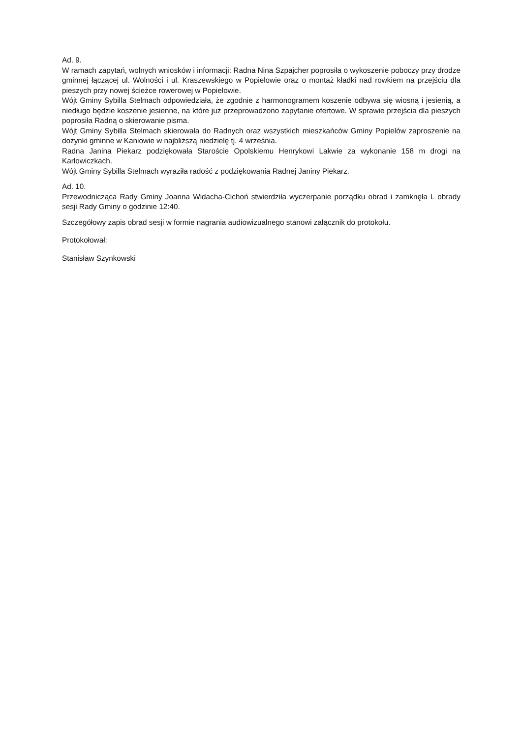Ad. 9.
W ramach zapytań, wolnych wniosków i informacji: Radna Nina Szpajcher poprosiła o wykoszenie poboczy przy drodze gminnej łączącej ul. Wolności i ul. Kraszewskiego w Popielowie oraz o montaż kładki nad rowkiem na przejściu dla pieszych przy nowej ścieżce rowerowej w Popielowie.
Wójt Gminy Sybilla Stelmach odpowiedziała, że zgodnie z harmonogramem koszenie odbywa się wiosną i jesienią, a niedługo będzie koszenie jesienne, na które już przeprowadzono zapytanie ofertowe. W sprawie przejścia dla pieszych poprosiła Radną o skierowanie pisma.
Wójt Gminy Sybilla Stelmach skierowała do Radnych oraz wszystkich mieszkańców Gminy Popielów zaproszenie na dożynki gminne w Kaniowie w najbliższą niedzielę tj. 4 września.
Radna Janina Piekarz podziękowała Staroście Opolskiemu Henrykowi Lakwie za wykonanie 158 m drogi na Karłowiczkach.
Wójt Gminy Sybilla Stelmach wyraziła radość z podziękowania Radnej Janiny Piekarz.
Ad. 10.
Przewodnicząca Rady Gminy Joanna Widacha-Cichoń stwierdziła wyczerpanie porządku obrad i zamknęła L obrady sesji Rady Gminy o godzinie 12:40.
Szczegółowy zapis obrad sesji w formie nagrania audiowizualnego stanowi załącznik do protokołu.
Protokołował:
Stanisław Szynkowski